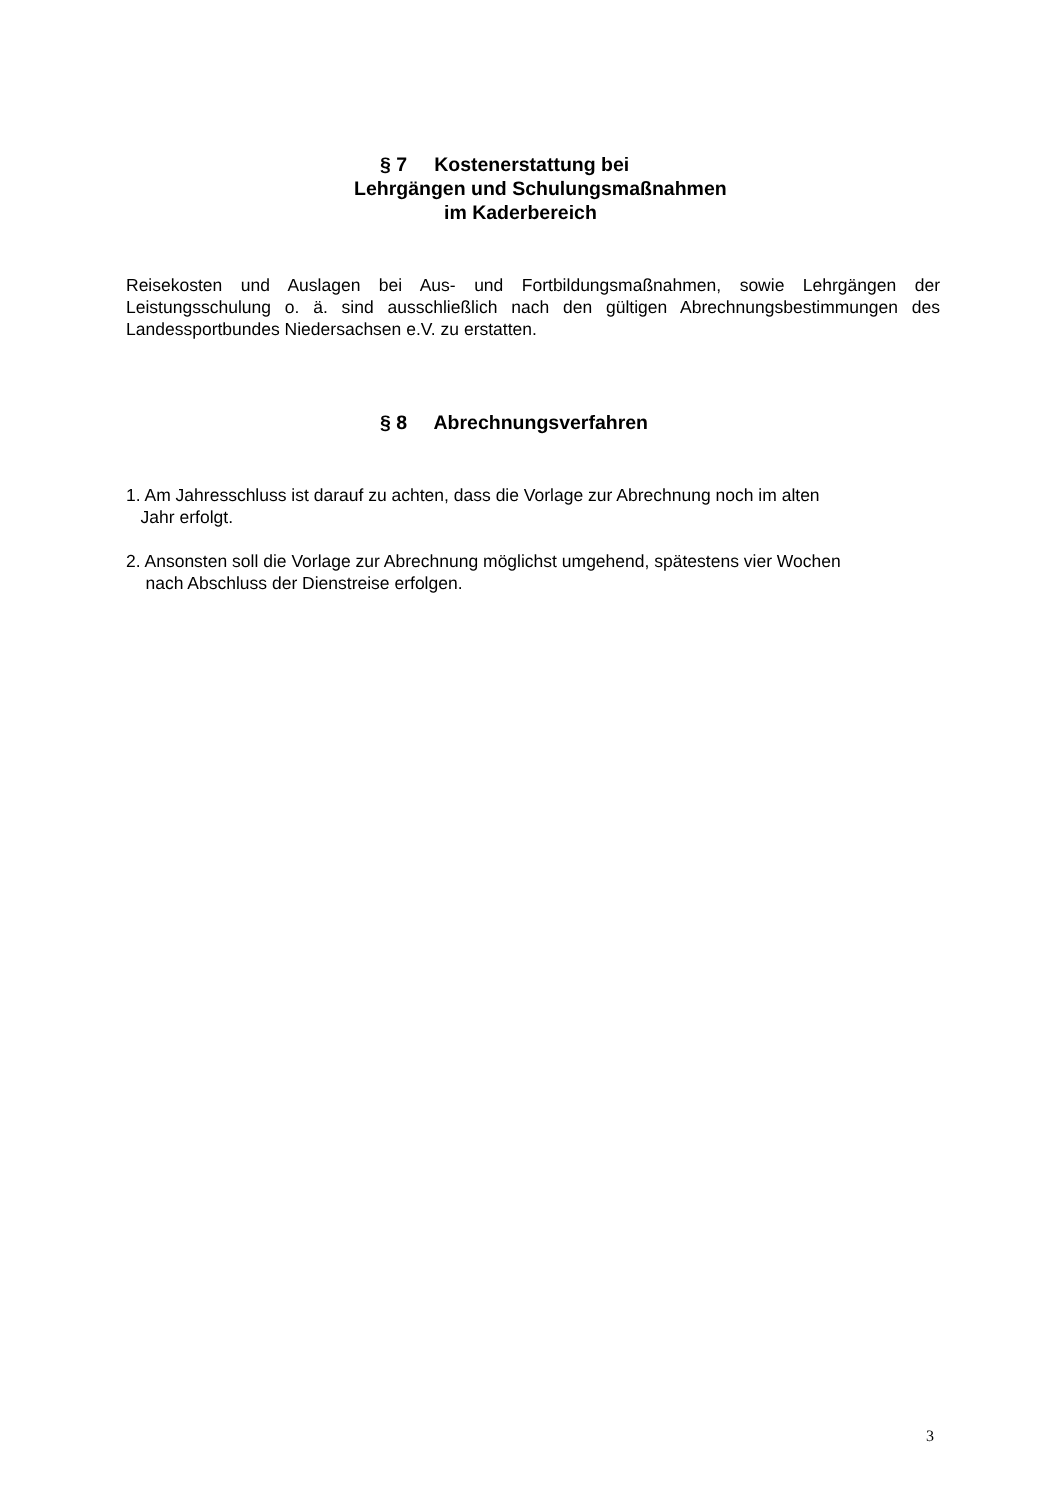§ 7 Kostenerstattung bei
Lehrgängen und Schulungsmaßnahmen
im Kaderbereich
Reisekosten und Auslagen bei Aus- und Fortbildungsmaßnahmen, sowie Lehrgängen der Leistungsschulung o. ä. sind ausschließlich nach den gültigen Abrechnungsbestimmungen des Landessportbundes Niedersachsen e.V. zu erstatten.
§ 8 Abrechnungsverfahren
1. Am Jahresschluss ist darauf zu achten, dass die Vorlage zur Abrechnung noch im alten
Jahr erfolgt.
2. Ansonsten soll die Vorlage zur Abrechnung möglichst umgehend, spätestens vier Wochen
nach Abschluss der Dienstreise erfolgen.
3